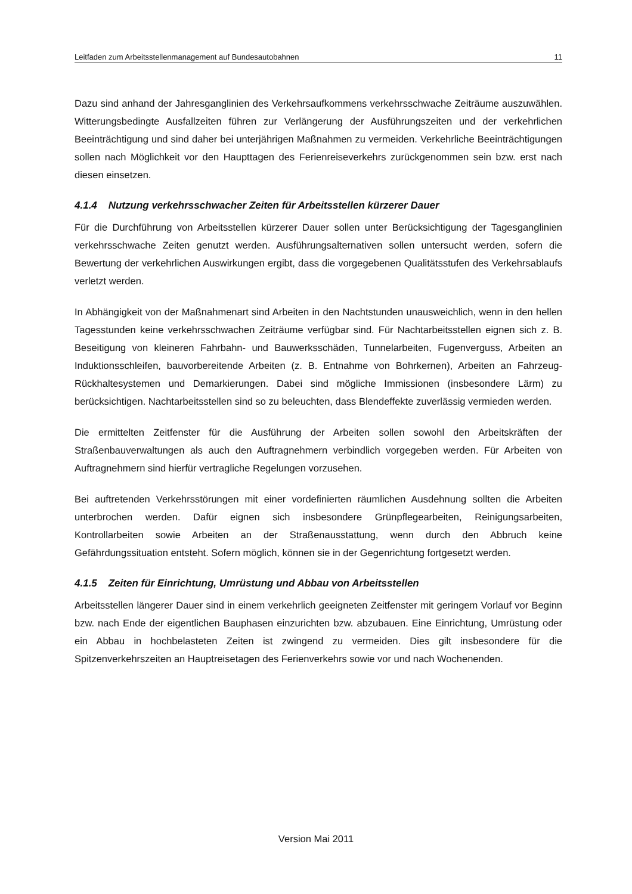Leitfaden zum Arbeitsstellenmanagement auf Bundesautobahnen 11
Dazu sind anhand der Jahresganglinien des Verkehrsaufkommens verkehrsschwache Zeiträume auszuwählen. Witterungsbedingte Ausfallzeiten führen zur Verlängerung der Ausführungszeiten und der verkehrlichen Beeinträchtigung und sind daher bei unterjährigen Maßnahmen zu vermeiden. Verkehrliche Beeinträchtigungen sollen nach Möglichkeit vor den Haupttagen des Ferienreiseverkehrs zurückgenommen sein bzw. erst nach diesen einsetzen.
4.1.4 Nutzung verkehrsschwacher Zeiten für Arbeitsstellen kürzerer Dauer
Für die Durchführung von Arbeitsstellen kürzerer Dauer sollen unter Berücksichtigung der Tagesganglinien verkehrsschwache Zeiten genutzt werden. Ausführungsalternativen sollen untersucht werden, sofern die Bewertung der verkehrlichen Auswirkungen ergibt, dass die vorgegebenen Qualitätsstufen des Verkehrsablaufs verletzt werden.
In Abhängigkeit von der Maßnahmenart sind Arbeiten in den Nachtstunden unausweichlich, wenn in den hellen Tagesstunden keine verkehrsschwachen Zeiträume verfügbar sind. Für Nachtarbeitsstellen eignen sich z. B. Beseitigung von kleineren Fahrbahn- und Bauwerksschäden, Tunnelarbeiten, Fugenverguss, Arbeiten an Induktionsschleifen, bauvorbereitende Arbeiten (z. B. Entnahme von Bohrkernen), Arbeiten an Fahrzeug-Rückhaltesystemen und Demarkierungen. Dabei sind mögliche Immissionen (insbesondere Lärm) zu berücksichtigen. Nachtarbeitsstellen sind so zu beleuchten, dass Blendeffekte zuverlässig vermieden werden.
Die ermittelten Zeitfenster für die Ausführung der Arbeiten sollen sowohl den Arbeitskräften der Straßenbauverwaltungen als auch den Auftragnehmern verbindlich vorgegeben werden. Für Arbeiten von Auftragnehmern sind hierfür vertragliche Regelungen vorzusehen.
Bei auftretenden Verkehrsstörungen mit einer vordefinierten räumlichen Ausdehnung sollten die Arbeiten unterbrochen werden. Dafür eignen sich insbesondere Grünpflegearbeiten, Reinigungsarbeiten, Kontrollarbeiten sowie Arbeiten an der Straßenausstattung, wenn durch den Abbruch keine Gefährdungssituation entsteht. Sofern möglich, können sie in der Gegenrichtung fortgesetzt werden.
4.1.5 Zeiten für Einrichtung, Umrüstung und Abbau von Arbeitsstellen
Arbeitsstellen längerer Dauer sind in einem verkehrlich geeigneten Zeitfenster mit geringem Vorlauf vor Beginn bzw. nach Ende der eigentlichen Bauphasen einzurichten bzw. abzubauen. Eine Einrichtung, Umrüstung oder ein Abbau in hochbelasteten Zeiten ist zwingend zu vermeiden. Dies gilt insbesondere für die Spitzenverkehrszeiten an Hauptreisetagen des Ferienverkehrs sowie vor und nach Wochenenden.
Version Mai 2011